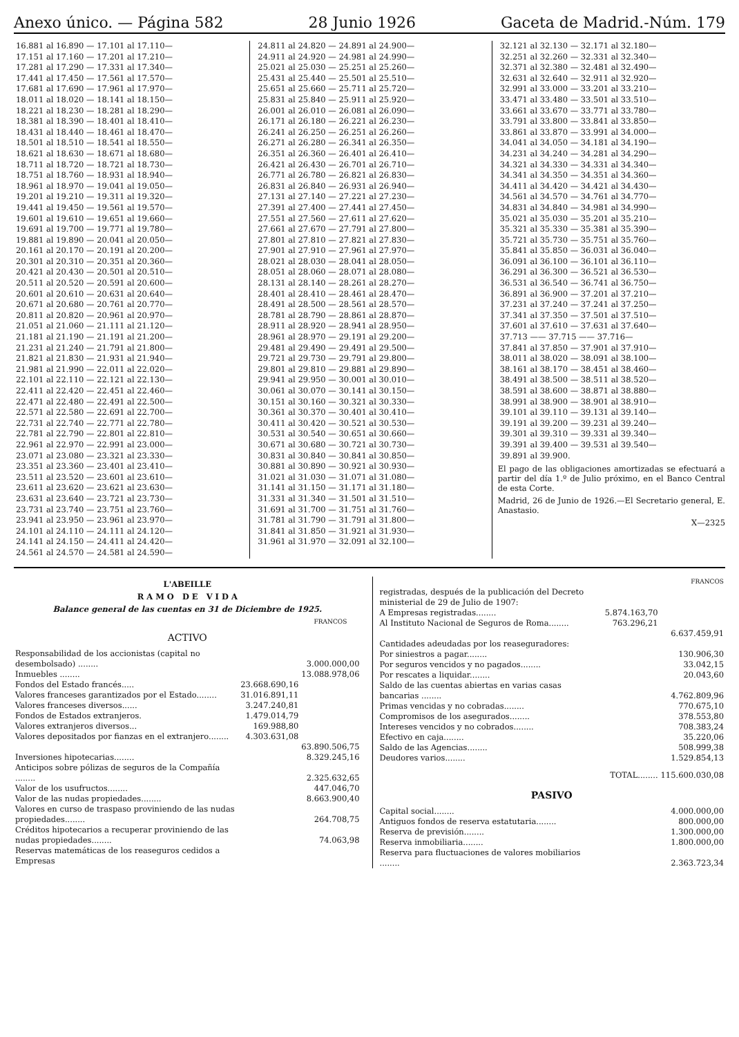Anexo único. — Página 582 28 Junio 1926 Gaceta de Madrid.-Núm. 179
| 16.881 al 16.890 — 17.101 al 17.110— |
| 17.151 al 17.160 — 17.201 al 17.210— |
| 17.281 al 17.290 — 17.331 al 17.340— |
| 17.441 al 17.450 — 17.561 al 17.570— |
| 17.681 al 17.690 — 17.961 al 17.970— |
| 18.011 al 18.020 — 18.141 al 18.150— |
| 18.221 al 18.230 — 18.281 al 18.290— |
| 18.381 al 18.390 — 18.401 al 18.410— |
| 18.431 al 18.440 — 18.461 al 18.470— |
| 18.501 al 18.510 — 18.541 al 18.550— |
| 18.621 al 18.630 — 18.671 al 18.680— |
| 18.711 al 18.720 — 18.721 al 18.730— |
| 18.751 al 18.760 — 18.931 al 18.940— |
| 18.961 al 18.970 — 19.041 al 19.050— |
| 19.201 al 19.210 — 19.311 al 19.320— |
| 19.441 al 19.450 — 19.561 al 19.570— |
| 19.601 al 19.610 — 19.651 al 19.660— |
| 19.691 al 19.700 — 19.771 al 19.780— |
| 19.881 al 19.890 — 20.041 al 20.050— |
| 20.161 al 20.170 — 20.191 al 20.200— |
| 20.301 al 20.310 — 20.351 al 20.360— |
| 20.421 al 20.430 — 20.501 al 20.510— |
| 20.511 al 20.520 — 20.591 al 20.600— |
| 20.601 al 20.610 — 20.631 al 20.640— |
| 20.671 al 20.680 — 20.761 al 20.770— |
| 20.811 al 20.820 — 20.961 al 20.970— |
| 21.051 al 21.060 — 21.111 al 21.120— |
| 21.181 al 21.190 — 21.191 al 21.200— |
| 21.231 al 21.240 — 21.791 al 21.800— |
| 21.821 al 21.830 — 21.931 al 21.940— |
| 21.981 al 21.990 — 22.011 al 22.020— |
| 22.101 al 22.110 — 22.121 al 22.130— |
| 22.411 al 22.420 — 22.451 al 22.460— |
| 22.471 al 22.480 — 22.491 al 22.500— |
| 22.571 al 22.580 — 22.691 al 22.700— |
| 22.731 al 22.740 — 22.771 al 22.780— |
| 22.781 al 22.790 — 22.801 al 22.810— |
| 22.961 al 22.970 — 22.991 al 23.000— |
| 23.071 al 23.080 — 23.321 al 23.330— |
| 23.351 al 23.360 — 23.401 al 23.410— |
| 23.511 al 23.520 — 23.601 al 23.610— |
| 23.611 al 23.620 — 23.621 al 23.630— |
| 23.631 al 23.640 — 23.721 al 23.730— |
| 23.731 al 23.740 — 23.751 al 23.760— |
| 23.941 al 23.950 — 23.961 al 23.970— |
| 24.101 al 24.110 — 24.111 al 24.120— |
| 24.141 al 24.150 — 24.411 al 24.420— |
| 24.561 al 24.570 — 24.581 al 24.590— |
| 24.811 al 24.820 — 24.891 al 24.900— |
| 24.911 al 24.920 — 24.981 al 24.990— |
| 25.021 al 25.030 — 25.251 al 25.260— |
| 25.431 al 25.440 — 25.501 al 25.510— |
| 25.651 al 25.660 — 25.711 al 25.720— |
| 25.831 al 25.840 — 25.911 al 25.920— |
| 26.001 al 26.010 — 26.081 al 26.090— |
| 26.171 al 26.180 — 26.221 al 26.230— |
| 26.241 al 26.250 — 26.251 al 26.260— |
| 26.271 al 26.280 — 26.341 al 26.350— |
| 26.351 al 26.360 — 26.401 al 26.410— |
| 26.421 al 26.430 — 26.701 al 26.710— |
| 26.771 al 26.780 — 26.821 al 26.830— |
| 26.831 al 26.840 — 26.931 al 26.940— |
| 27.131 al 27.140 — 27.221 al 27.230— |
| 27.391 al 27.400 — 27.441 al 27.450— |
| 27.551 al 27.560 — 27.611 al 27.620— |
| 27.661 al 27.670 — 27.791 al 27.800— |
| 27.801 al 27.810 — 27.821 al 27.830— |
| 27.901 al 27.910 — 27.961 al 27.970— |
| 28.021 al 28.030 — 28.041 al 28.050— |
| 28.051 al 28.060 — 28.071 al 28.080— |
| 28.131 al 28.140 — 28.261 al 28.270— |
| 28.401 al 28.410 — 28.461 al 28.470— |
| 28.491 al 28.500 — 28.561 al 28.570— |
| 28.781 al 28.790 — 28.861 al 28.870— |
| 28.911 al 28.920 — 28.941 al 28.950— |
| 28.961 al 28.970 — 29.191 al 29.200— |
| 29.481 al 29.490 — 29.491 al 29.500— |
| 29.721 al 29.730 — 29.791 al 29.800— |
| 29.801 al 29.810 — 29.881 al 29.890— |
| 29.941 al 29.950 — 30.001 al 30.010— |
| 30.061 al 30.070 — 30.141 al 30.150— |
| 30.151 al 30.160 — 30.321 al 30.330— |
| 30.361 al 30.370 — 30.401 al 30.410— |
| 30.411 al 30.420 — 30.521 al 30.530— |
| 30.531 al 30.540 — 30.651 al 30.660— |
| 30.671 al 30.680 — 30.721 al 30.730— |
| 30.831 al 30.840 — 30.841 al 30.850— |
| 30.881 al 30.890 — 30.921 al 30.930— |
| 31.021 al 31.030 — 31.071 al 31.080— |
| 31.141 al 31.150 — 31.171 al 31.180— |
| 31.331 al 31.340 — 31.501 al 31.510— |
| 31.691 al 31.700 — 31.751 al 31.760— |
| 31.781 al 31.790 — 31.791 al 31.800— |
| 31.841 al 31.850 — 31.921 al 31.930— |
| 31.961 al 31.970 — 32.091 al 32.100— |
| 32.121 al 32.130 — 32.171 al 32.180— |
| 32.251 al 32.260 — 32.331 al 32.340— |
| 32.371 al 32.380 — 32.481 al 32.490— |
| 32.631 al 32.640 — 32.911 al 32.920— |
| 32.991 al 33.000 — 33.201 al 33.210— |
| 33.471 al 33.480 — 33.501 al 33.510— |
| 33.661 al 33.670 — 33.771 al 33.780— |
| 33.791 al 33.800 — 33.841 al 33.850— |
| 33.861 al 33.870 — 33.991 al 34.000— |
| 34.041 al 34.050 — 34.181 al 34.190— |
| 34.231 al 34.240 — 34.281 al 34.290— |
| 34.321 al 34.330 — 34.331 al 34.340— |
| 34.341 al 34.350 — 34.351 al 34.360— |
| 34.411 al 34.420 — 34.421 al 34.430— |
| 34.561 al 34.570 — 34.761 al 34.770— |
| 34.831 al 34.840 — 34.981 al 34.990— |
| 35.021 al 35.030 — 35.201 al 35.210— |
| 35.321 al 35.330 — 35.381 al 35.390— |
| 35.721 al 35.730 — 35.751 al 35.760— |
| 35.841 al 35.850 — 36.031 al 36.040— |
| 36.091 al 36.100 — 36.101 al 36.110— |
| 36.291 al 36.300 — 36.521 al 36.530— |
| 36.531 al 36.540 — 36.741 al 36.750— |
| 36.891 al 36.900 — 37.201 al 37.210— |
| 37.231 al 37.240 — 37.241 al 37.250— |
| 37.341 al 37.350 — 37.501 al 37.510— |
| 37.601 al 37.610 — 37.631 al 37.640— |
| 37.713 —— 37.715 —— 37.716— |
| 37.841 al 37.850 — 37.901 al 37.910— |
| 38.011 al 38.020 — 38.091 al 38.100— |
| 38.161 al 38.170 — 38.451 al 38.460— |
| 38.491 al 38.500 — 38.511 al 38.520— |
| 38.591 al 38.600 — 38.871 al 38.880— |
| 38.991 al 38.900 — 38.901 al 38.910— |
| 39.101 al 39.110 — 39.131 al 39.140— |
| 39.191 al 39.200 — 39.231 al 39.240— |
| 39.301 al 39.310 — 39.331 al 39.340— |
| 39.391 al 39.400 — 39.531 al 39.540— |
| 39.891 al 39.900. |
El pago de las obligaciones amortizadas se efectuará a partir del día 1.º de Julio próximo, en el Banco Central de esta Corte.
Madrid, 26 de Junio de 1926.—El Secretario general, E. Anastasio.
X—2325
L'ABEILLE
R A M O D E V I D A
Balance general de las cuentas en 31 de Diciembre de 1925.
| | | FRANCOS |
| ACTIVO | | |
| Responsabilidad de los accionistas (capital no desembolsado) ........ | | 3.000.000,00 |
| Inmuebles ........ | | 13.088.978,06 |
| Fondos del Estado francés..... | 23.668.690,16 | |
| Valores franceses garantizados por el Estado........ | 31.016.891,11 | |
| Valores franceses diversos...... | 3.247.240,81 | |
| Fondos de Estados extranjeros. | 1.479.014,79 | |
| Valores extranjeros diversos... | 169.988,80 | |
| Valores depositados por fianzas en el extranjero........ | 4.303.631,08 | |
| | | 63.890.506,75 |
| Inversiones hipotecarias........ | | 8.329.245,16 |
| Anticipos sobre pólizas de seguros de la Compañía ........ | | 2.325.632,65 |
| Valor de los usufructos........ | | 447.046,70 |
| Valor de las nudas propiedades........ | | 8.663.900,40 |
| Valores en curso de traspaso proviniendo de las nudas propiedades........ | | 264.708,75 |
| Créditos hipotecarios a recuperar proviniendo de las nudas propiedades........ | | 74.063,98 |
| Reservas matemáticas de los reaseguros cedidos a Empresas | | |
| | | FRANCOS |
| registradas, después de la publicación del Decreto ministerial de 29 de Julio de 1907: | | |
| A Empresas registradas........ | 5.874.163,70 | |
| Al Instituto Nacional de Seguros de Roma........ | 763.296,21 | |
| | | 6.637.459,91 |
| Cantidades adeudadas por los reaseguradores: | | |
| Por siniestros a pagar........ | | 130.906,30 |
| Por seguros vencidos y no pagados........ | | 33.042,15 |
| Por rescates a liquidar........ | | 20.043,60 |
| Saldo de las cuentas abiertas en varias casas bancarias ........ | | 4.762.809,96 |
| Primas vencidas y no cobradas........ | | 770.675,10 |
| Compromisos de los asegurados........ | | 378.553,80 |
| Intereses vencidos y no cobrados........ | | 708.383,24 |
| Efectivo en caja........ | | 35.220,06 |
| Saldo de las Agencias........ | | 508.999,38 |
| Deudores varios........ | | 1.529.854,13 |
| TOTAL........ | | 115.600.030,08 |
| PASIVO | | |
| Capital social........ | | 4.000.000,00 |
| Antiguos fondos de reserva estatutaria........ | | 800.000,00 |
| Reserva de previsión........ | | 1.300.000,00 |
| Reserva inmobiliaria........ | | 1.800.000,00 |
| Reserva para fluctuaciones de valores mobiliarios ........ | | 2.363.723,34 |